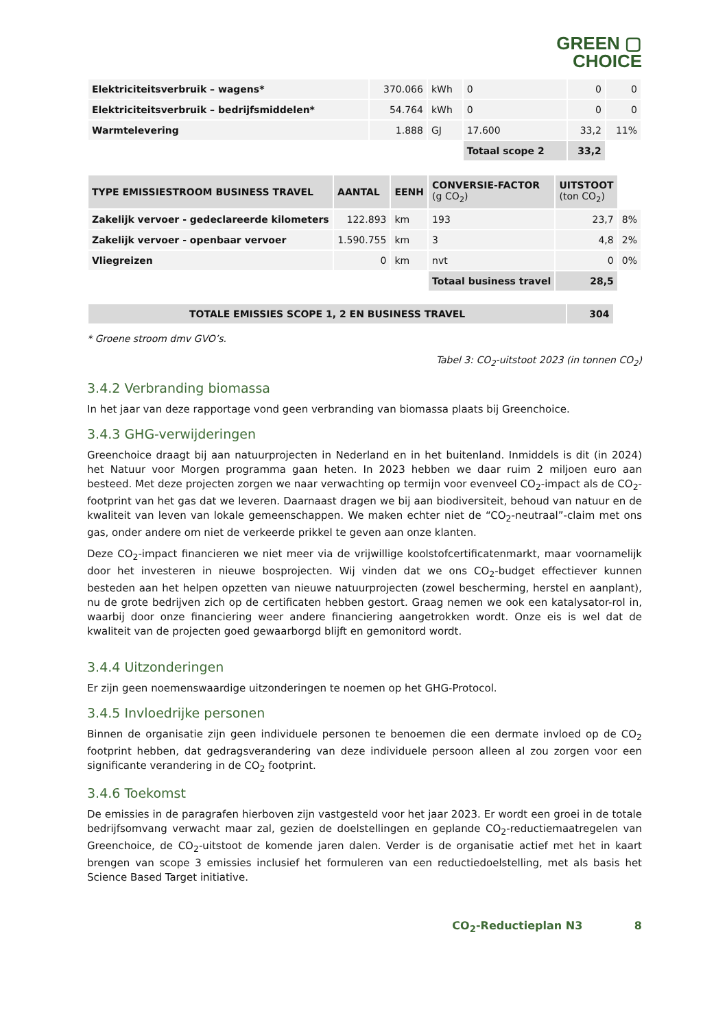GREEN ▢
CHOICE
| Elektriciteitsverbruik – wagens* | 370.066 | kWh | 0 | 0 | 0 |
| Elektriciteitsverbruik – bedrijfsmiddelen* | 54.764 | kWh | 0 | 0 | 0 |
| Warmtelevering | 1.888 | GJ | 17.600 | 33,2 | 11% |
| | | | Totaal scope 2 | 33,2 | |
| TYPE EMISSIESTROOM BUSINESS TRAVEL | AANTAL | EENH | CONVERSIE-FACTOR (g CO<sub>2</sub>) | UITSTOOT (ton CO<sub>2</sub>) | |
| Zakelijk vervoer - gedeclareerde kilometers | 122.893 | km | 193 | 23,7 | 8% |
| Zakelijk vervoer - openbaar vervoer | 1.590.755 | km | 3 | 4,8 | 2% |
| Vliegreizen | 0 | km | nvt | 0 | 0% |
| | | | Totaal business travel | 28,5 | |
| TOTALE EMISSIES SCOPE 1, 2 EN BUSINESS TRAVEL | 304 |
* Groene stroom dmv GVO’s.
Tabel 3: CO<sub>2</sub>-uitstoot 2023 (in tonnen CO<sub>2</sub>)
3.4.2 Verbranding biomassa
In het jaar van deze rapportage vond geen verbranding van biomassa plaats bij Greenchoice.
3.4.3 GHG-verwijderingen
Greenchoice draagt bij aan natuurprojecten in Nederland en in het buitenland. Inmiddels is dit (in 2024) het Natuur voor Morgen programma gaan heten. In 2023 hebben we daar ruim 2 miljoen euro aan besteed. Met deze projecten zorgen we naar verwachting op termijn voor evenveel CO<sub>2</sub>-impact als de CO<sub>2</sub>-footprint van het gas dat we leveren. Daarnaast dragen we bij aan biodiversiteit, behoud van natuur en de kwaliteit van leven van lokale gemeenschappen. We maken echter niet de “CO<sub>2</sub>-neutraal”-claim met ons gas, onder andere om niet de verkeerde prikkel te geven aan onze klanten.
Deze CO<sub>2</sub>-impact financieren we niet meer via de vrijwillige koolstofcertificatenmarkt, maar voornamelijk door het investeren in nieuwe bosprojecten. Wij vinden dat we ons CO<sub>2</sub>-budget effectiever kunnen besteden aan het helpen opzetten van nieuwe natuurprojecten (zowel bescherming, herstel en aanplant), nu de grote bedrijven zich op de certificaten hebben gestort. Graag nemen we ook een katalysator-rol in, waarbij door onze financiering weer andere financiering aangetrokken wordt. Onze eis is wel dat de kwaliteit van de projecten goed gewaarborgd blijft en gemonitord wordt.
3.4.4 Uitzonderingen
Er zijn geen noemenswaardige uitzonderingen te noemen op het GHG-Protocol.
3.4.5 Invloedrijke personen
Binnen de organisatie zijn geen individuele personen te benoemen die een dermate invloed op de CO<sub>2</sub> footprint hebben, dat gedragsverandering van deze individuele persoon alleen al zou zorgen voor een significante verandering in de CO<sub>2</sub> footprint.
3.4.6 Toekomst
De emissies in de paragrafen hierboven zijn vastgesteld voor het jaar 2023. Er wordt een groei in de totale bedrijfsomvang verwacht maar zal, gezien de doelstellingen en geplande CO<sub>2</sub>-reductiemaatregelen van Greenchoice, de CO<sub>2</sub>-uitstoot de komende jaren dalen. Verder is de organisatie actief met het in kaart brengen van scope 3 emissies inclusief het formuleren van een reductiedoelstelling, met als basis het Science Based Target initiative.
CO<sub>2</sub>-Reductieplan N3 8